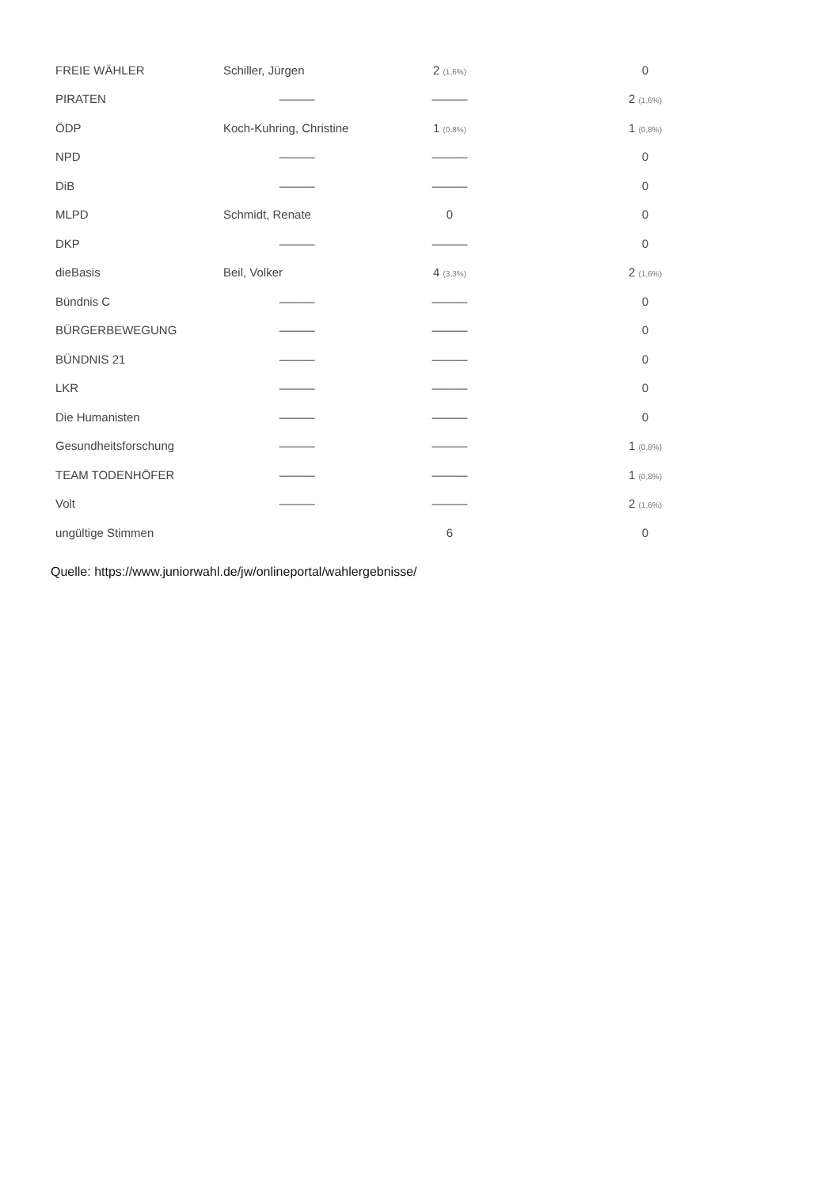| FREIE WÄHLER | Schiller, Jürgen | 2 (1,6%) | 0 |
| PIRATEN | ——— | ——— | 2 (1,6%) |
| ÖDP | Koch-Kuhring, Christine | 1 (0,8%) | 1 (0,8%) |
| NPD | ——— | ——— | 0 |
| DiB | ——— | ——— | 0 |
| MLPD | Schmidt, Renate | 0 | 0 |
| DKP | ——— | ——— | 0 |
| dieBasis | Beil, Volker | 4 (3,3%) | 2 (1,6%) |
| Bündnis C | ——— | ——— | 0 |
| BÜRGERBEWEGUNG | ——— | ——— | 0 |
| BÜNDNIS 21 | ——— | ——— | 0 |
| LKR | ——— | ——— | 0 |
| Die Humanisten | ——— | ——— | 0 |
| Gesundheitsforschung | ——— | ——— | 1 (0,8%) |
| TEAM TODENHÖFER | ——— | ——— | 1 (0,8%) |
| Volt | ——— | ——— | 2 (1,6%) |
| ungültige Stimmen | | 6 | 0 |
Quelle: https://www.juniorwahl.de/jw/onlineportal/wahlergebnisse/